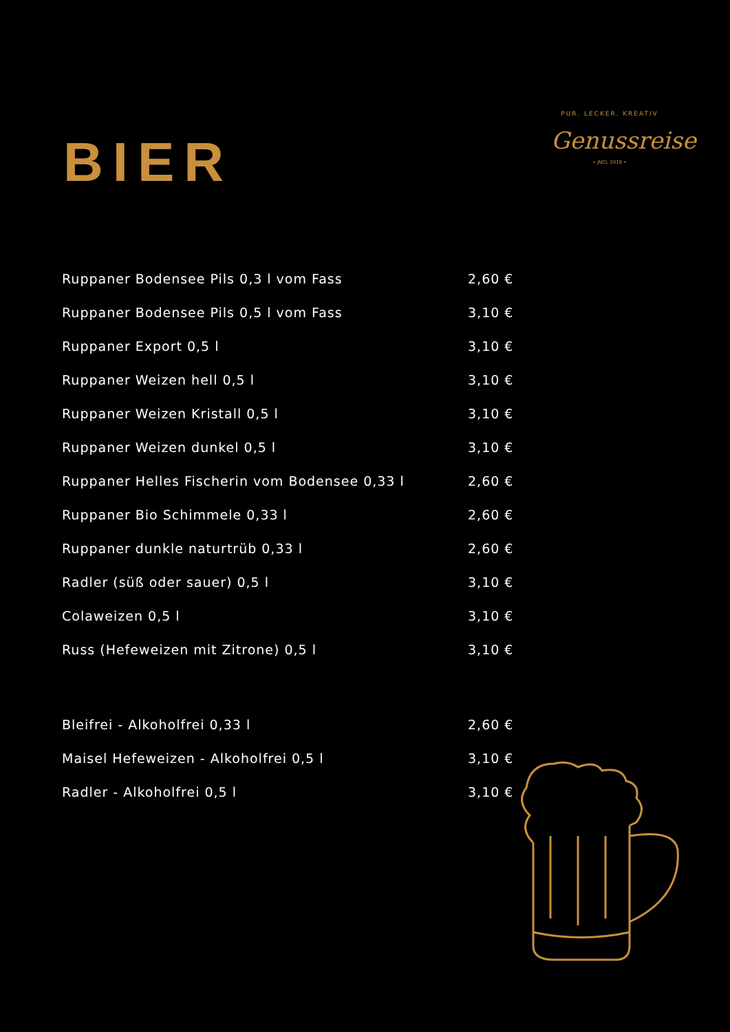BIER
PUR. LECKER. KREATIV
Genussreise
• JNCL 2019 •
| Ruppaner Bodensee Pils 0,3 l vom Fass | 2,60 € |
| Ruppaner Bodensee Pils 0,5 l vom Fass | 3,10 € |
| Ruppaner Export 0,5 l | 3,10 € |
| Ruppaner Weizen hell 0,5 l | 3,10 € |
| Ruppaner Weizen Kristall 0,5 l | 3,10 € |
| Ruppaner Weizen dunkel 0,5 l | 3,10 € |
| Ruppaner Helles Fischerin vom Bodensee 0,33 l | 2,60 € |
| Ruppaner Bio Schimmele 0,33 l | 2,60 € |
| Ruppaner dunkle naturtrüb 0,33 l | 2,60 € |
| Radler (süß oder sauer) 0,5 l | 3,10 € |
| Colaweizen 0,5 l | 3,10 € |
| Russ (Hefeweizen mit Zitrone) 0,5 l | 3,10 € |
| Bleifrei - Alkoholfrei 0,33 l | 2,60 € |
| Maisel Hefeweizen - Alkoholfrei 0,5 l | 3,10 € |
| Radler - Alkoholfrei 0,5 l | 3,10 € |